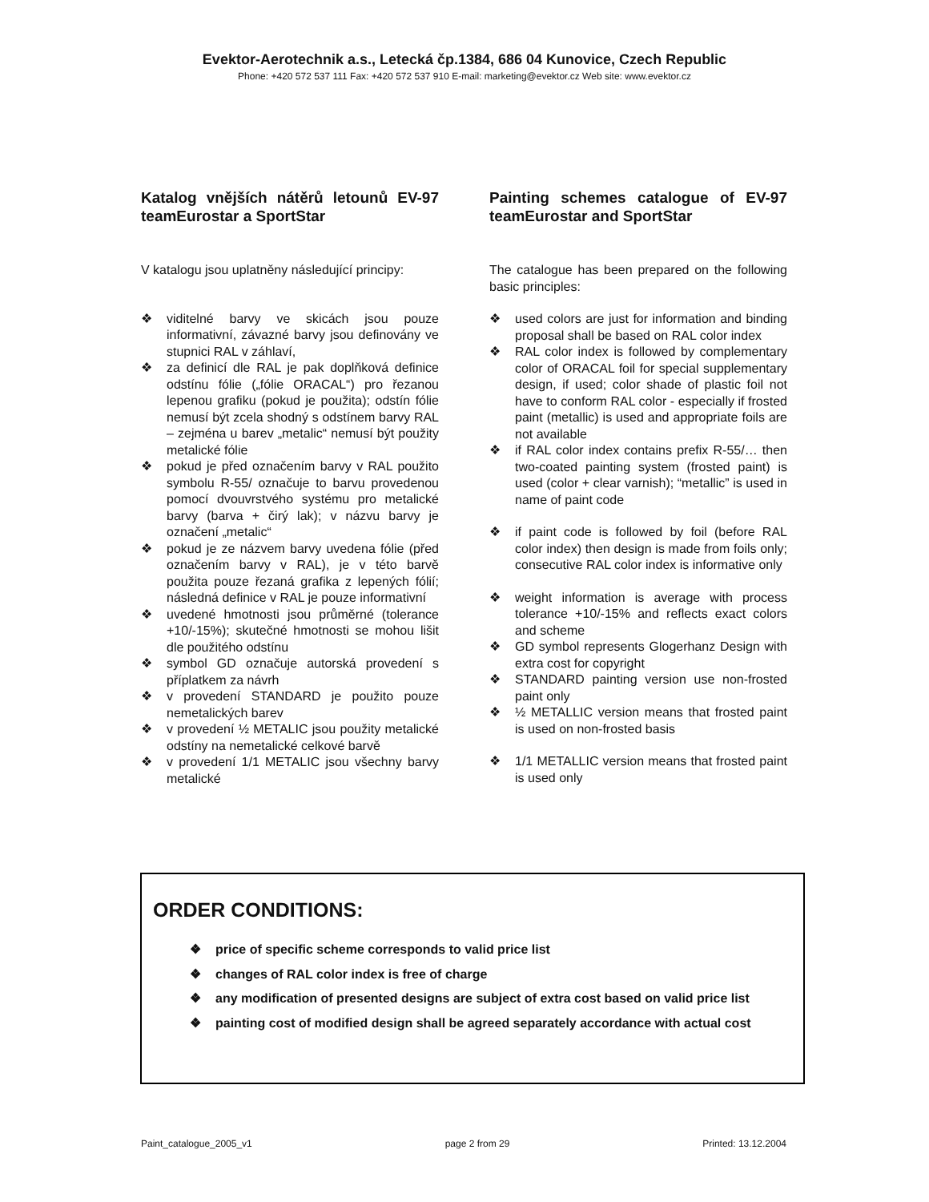Evektor-Aerotechnik a.s., Letecká čp.1384, 686 04 Kunovice, Czech Republic
Phone: +420 572 537 111 Fax: +420 572 537 910 E-mail: marketing@evektor.cz Web site: www.evektor.cz
Katalog vnějších nátěrů letounů EV-97 teamEurostar a SportStar
V katalogu jsou uplatněny následující principy:
❖ viditelné barvy ve skicách jsou pouze informativní, závazné barvy jsou definovány ve stupnici RAL v záhlaví,
❖ za definicí dle RAL je pak doplňková definice odstínu fólie („fólie ORACAL“) pro řezanou lepenou grafiku (pokud je použita); odstín fólie nemusí být zcela shodný s odstínem barvy RAL – zejména u barev „metalic“ nemusí být použity metalické fólie
❖ pokud je před označením barvy v RAL použito symbolu R-55/ označuje to barvu provedenou pomocí dvouvrstvého systému pro metalické barvy (barva + čirý lak); v názvu barvy je označení „metalic“
❖ pokud je ze názvem barvy uvedena fólie (před označením barvy v RAL), je v této barvě použita pouze řezaná grafika z lepených fólií; následná definice v RAL je pouze informativní
❖ uvedené hmotnosti jsou průměrné (tolerance +10/-15%); skutečné hmotnosti se mohou lišit dle použitého odstínu
❖ symbol GD označuje autorská provedení s příplatkem za návrh
❖ v provedení STANDARD je použito pouze nemetalických barev
❖ v provedení ½ METALIC jsou použity metalické odstíny na nemetalické celkové barvě
❖ v provedení 1/1 METALIC jsou všechny barvy metalické
Painting schemes catalogue of EV-97 teamEurostar and SportStar
The catalogue has been prepared on the following basic principles:
❖ used colors are just for information and binding proposal shall be based on RAL color index
❖ RAL color index is followed by complementary color of ORACAL foil for special supplementary design, if used; color shade of plastic foil not have to conform RAL color - especially if frosted paint (metallic) is used and appropriate foils are not available
❖ if RAL color index contains prefix R-55/… then two-coated painting system (frosted paint) is used (color + clear varnish); “metallic” is used in name of paint code
❖ if paint code is followed by foil (before RAL color index) then design is made from foils only; consecutive RAL color index is informative only
❖ weight information is average with process tolerance +10/-15% and reflects exact colors and scheme
❖ GD symbol represents Glogerhanz Design with extra cost for copyright
❖ STANDARD painting version use non-frosted paint only
❖ ½ METALLIC version means that frosted paint is used on non-frosted basis
❖ 1/1 METALLIC version means that frosted paint is used only
ORDER CONDITIONS:
❖ price of specific scheme corresponds to valid price list
❖ changes of RAL color index is free of charge
❖ any modification of presented designs are subject of extra cost based on valid price list
❖ painting cost of modified design shall be agreed separately accordance with actual cost
Paint_catalogue_2005_v1 page 2 from 29 Printed: 13.12.2004